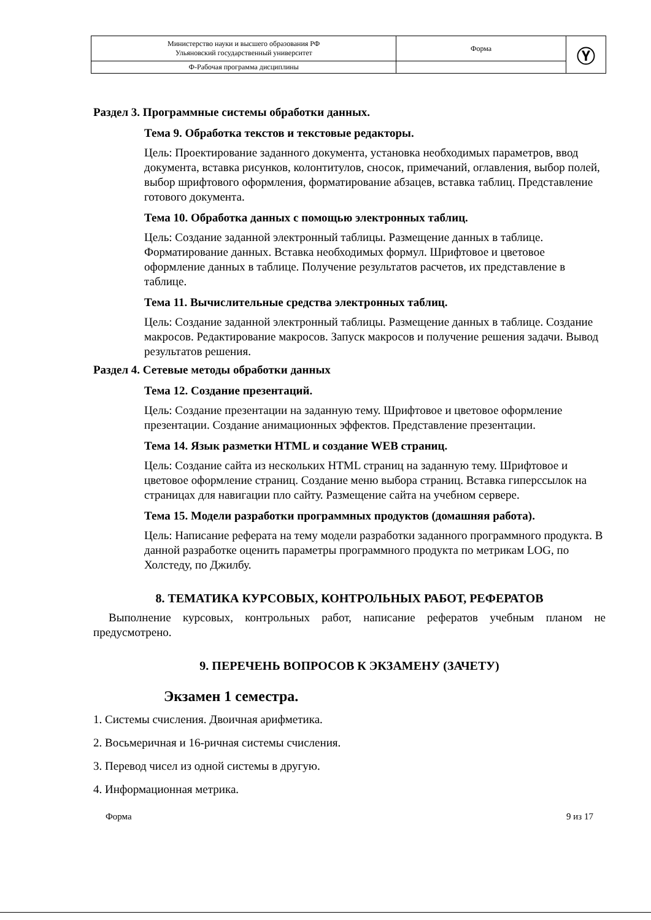| Министерство науки и высшего образования РФ Ульяновский государственный университет | Форма | Ⓨ |
| Ф-Рабочая программа дисциплины | | |
Раздел 3. Программные системы обработки данных.
Тема 9. Обработка текстов и текстовые редакторы.
Цель: Проектирование заданного документа, установка необходимых параметров, ввод документа, вставка рисунков, колонтитулов, сносок, примечаний, оглавления, выбор полей, выбор шрифтового оформления, форматирование абзацев, вставка таблиц. Представление готового документа.
Тема 10. Обработка данных с помощью электронных таблиц.
Цель: Создание заданной электронный таблицы. Размещение данных в таблице. Форматирование данных. Вставка необходимых формул. Шрифтовое и цветовое оформление данных в таблице. Получение результатов расчетов, их представление в таблице.
Тема 11. Вычислительные средства электронных таблиц.
Цель: Создание заданной электронный таблицы. Размещение данных в таблице. Создание макросов. Редактирование макросов. Запуск макросов и получение решения задачи. Вывод результатов решения.
Раздел 4. Сетевые методы обработки данных
Тема 12. Создание презентаций.
Цель: Создание презентации на заданную тему. Шрифтовое и цветовое оформление презентации. Создание анимационных эффектов. Представление презентации.
Тема 14. Язык разметки HTML и создание WEB страниц.
Цель: Создание сайта из нескольких HTML страниц на заданную тему. Шрифтовое и цветовое оформление страниц. Создание меню выбора страниц. Вставка гиперссылок на страницах для навигации пло сайту. Размещение сайта на учебном сервере.
Тема 15. Модели разработки программных продуктов (домашняя работа).
Цель: Написание реферата на тему модели разработки заданного программного продукта. В данной разработке оценить параметры программного продукта по метрикам LOG, по Холстеду, по Джилбу.
8. ТЕМАТИКА КУРСОВЫХ, КОНТРОЛЬНЫХ РАБОТ, РЕФЕРАТОВ
Выполнение курсовых, контрольных работ, написание рефератов учебным планом не предусмотрено.
9. ПЕРЕЧЕНЬ ВОПРОСОВ К ЭКЗАМЕНУ (ЗАЧЕТУ)
Экзамен 1 семестра.
1. Системы счисления. Двоичная арифметика.
2. Восьмеричная и 16-ричная системы счисления.
3. Перевод чисел из одной системы в другую.
4. Информационная метрика.
Форма 9 из 17